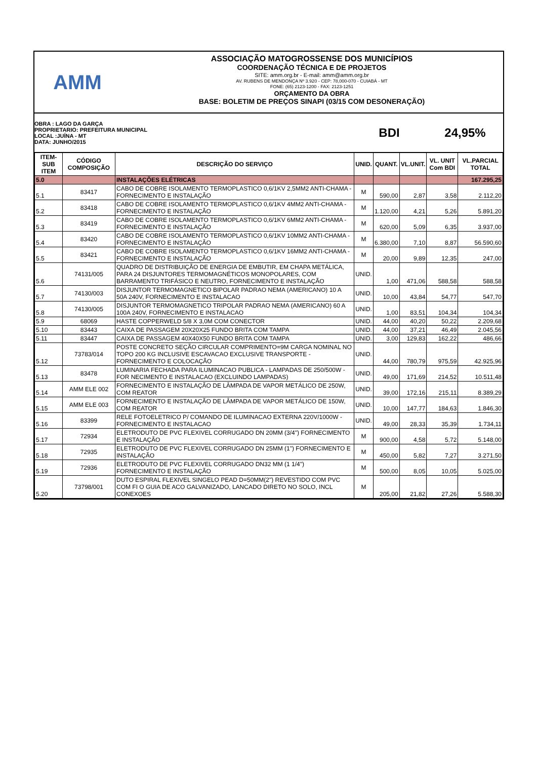AMM
ASSOCIAÇÃO MATOGROSSENSE DOS MUNICÍPIOS
COORDENAÇÃO TÉCNICA E DE PROJETOS
SITE: amm.org.br - E-mail: amm@amm.org.br
AV. RUBENS DE MENDONÇA Nº 3.920 - CEP: 78,000-070 - CUIABÁ - MT
FONE: (65) 2123-1200 - FAX: 2123-1251
ORÇAMENTO DA OBRA
BASE: BOLETIM DE PREÇOS SINAPI (03/15 COM DESONERAÇÃO)
OBRA : LAGO DA GARÇA
PROPRIETARIO: PREFEITURA MUNICIPAL
LOCAL :JUÍNA - MT
DATA: JUNHO/2015
BDI 24,95%
| ITEM-SUB ITEM | CÓDIGO COMPOSIÇÃO | DESCRIÇÃO DO SERVIÇO | UNID. | QUANT. | VL.UNIT. | VL. UNIT Com BDI | VL.PARCIAL TOTAL |
| --- | --- | --- | --- | --- | --- | --- | --- |
| 5.0 | | INSTALAÇÕES ELÉTRICAS | | | | | 167.295,25 |
| 5.1 | 83417 | CABO DE COBRE ISOLAMENTO TERMOPLASTICO 0,6/1KV 2,5MM2 ANTI-CHAMA - FORNECIMENTO E INSTALAÇÃO | M | 590,00 | 2,87 | 3,58 | 2.112,20 |
| 5.2 | 83418 | CABO DE COBRE ISOLAMENTO TERMOPLASTICO 0,6/1KV 4MM2 ANTI-CHAMA - FORNECIMENTO E INSTALAÇÃO | M | 1.120,00 | 4,21 | 5,26 | 5.891,20 |
| 5.3 | 83419 | CABO DE COBRE ISOLAMENTO TERMOPLASTICO 0,6/1KV 6MM2 ANTI-CHAMA - FORNECIMENTO E INSTALAÇÃO | M | 620,00 | 5,09 | 6,35 | 3.937,00 |
| 5.4 | 83420 | CABO DE COBRE ISOLAMENTO TERMOPLASTICO 0,6/1KV 10MM2 ANTI-CHAMA - FORNECIMENTO E INSTALAÇÃO | M | 6.380,00 | 7,10 | 8,87 | 56.590,60 |
| 5.5 | 83421 | CABO DE COBRE ISOLAMENTO TERMOPLASTICO 0,6/1KV 16MM2 ANTI-CHAMA - FORNECIMENTO E INSTALAÇÃO | M | 20,00 | 9,89 | 12,35 | 247,00 |
| 5.6 | 74131/005 | QUADRO DE DISTRIBUIÇÃO DE ENERGIA DE EMBUTIR, EM CHAPA METÁLICA, PARA 24 DISJUNTORES TERMOMAGNÉTICOS MONOPOLARES, COM BARRAMENTO TRIFÁSICO E NEUTRO, FORNECIMENTO E INSTALAÇÃO | UNID. | 1,00 | 471,06 | 588,58 | 588,58 |
| 5.7 | 74130/003 | DISJUNTOR TERMOMAGNETICO BIPOLAR PADRAO NEMA (AMERICANO) 10 A 50A 240V, FORNECIMENTO E INSTALACAO | UNID. | 10,00 | 43,84 | 54,77 | 547,70 |
| 5.8 | 74130/005 | DISJUNTOR TERMOMAGNETICO TRIPOLAR PADRAO NEMA (AMERICANO) 60 A 100A 240V, FORNECIMENTO E INSTALACAO | UNID. | 1,00 | 83,51 | 104,34 | 104,34 |
| 5.9 | 68069 | HASTE COPPERWELD 5/8 X 3,0M COM CONECTOR | UNID. | 44,00 | 40,20 | 50,22 | 2.209,68 |
| 5.10 | 83443 | CAIXA DE PASSAGEM 20X20X25 FUNDO BRITA COM TAMPA | UNID. | 44,00 | 37,21 | 46,49 | 2.045,56 |
| 5.11 | 83447 | CAIXA DE PASSAGEM 40X40X50 FUNDO BRITA COM TAMPA | UNID. | 3,00 | 129,83 | 162,22 | 486,66 |
| 5.12 | 73783/014 | POSTE CONCRETO SEÇÃO CIRCULAR COMPRIMENTO=9M CARGA NOMINAL NO TOPO 200 KG INCLUSIVE ESCAVACAO EXCLUSIVE TRANSPORTE - FORNECIMENTO E COLOCAÇÃO | UNID. | 44,00 | 780,79 | 975,59 | 42.925,96 |
| 5.13 | 83478 | LUMINARIA FECHADA PARA ILUMINACAO PUBLICA - LAMPADAS DE 250/500W - FOR NECIMENTO E INSTALACAO (EXCLUINDO LAMPADAS) | UNID. | 49,00 | 171,69 | 214,52 | 10.511,48 |
| 5.14 | AMM ELE 002 | FORNECIMENTO E INSTALAÇÃO DE LÂMPADA DE VAPOR METÁLICO DE 250W, COM REATOR | UNID. | 39,00 | 172,16 | 215,11 | 8.389,29 |
| 5.15 | AMM ELE 003 | FORNECIMENTO E INSTALAÇÃO DE LÂMPADA DE VAPOR METÁLICO DE 150W, COM REATOR | UNID. | 10,00 | 147,77 | 184,63 | 1.846,30 |
| 5.16 | 83399 | RELE FOTOELETRICO P/ COMANDO DE ILUMINACAO EXTERNA 220V/1000W - FORNECIMENTO E INSTALACAO | UNID. | 49,00 | 28,33 | 35,39 | 1.734,11 |
| 5.17 | 72934 | ELETRODUTO DE PVC FLEXIVEL CORRUGADO DN 20MM (3/4") FORNECIMENTO E INSTALAÇÃO | M | 900,00 | 4,58 | 5,72 | 5.148,00 |
| 5.18 | 72935 | ELETRODUTO DE PVC FLEXIVEL CORRUGADO DN 25MM (1") FORNECIMENTO E INSTALAÇÃO | M | 450,00 | 5,82 | 7,27 | 3.271,50 |
| 5.19 | 72936 | ELETRODUTO DE PVC FLEXIVEL CORRUGADO DN32 MM (1 1/4") FORNECIMENTO E INSTALAÇÃO | M | 500,00 | 8,05 | 10,05 | 5.025,00 |
| 5.20 | 73798/001 | DUTO ESPIRAL FLEXIVEL SINGELO PEAD D=50MM(2") REVESTIDO COM PVC COM FI O GUIA DE ACO GALVANIZADO, LANCADO DIRETO NO SOLO, INCL CONEXOES | M | 205,00 | 21,82 | 27,26 | 5.588,30 |